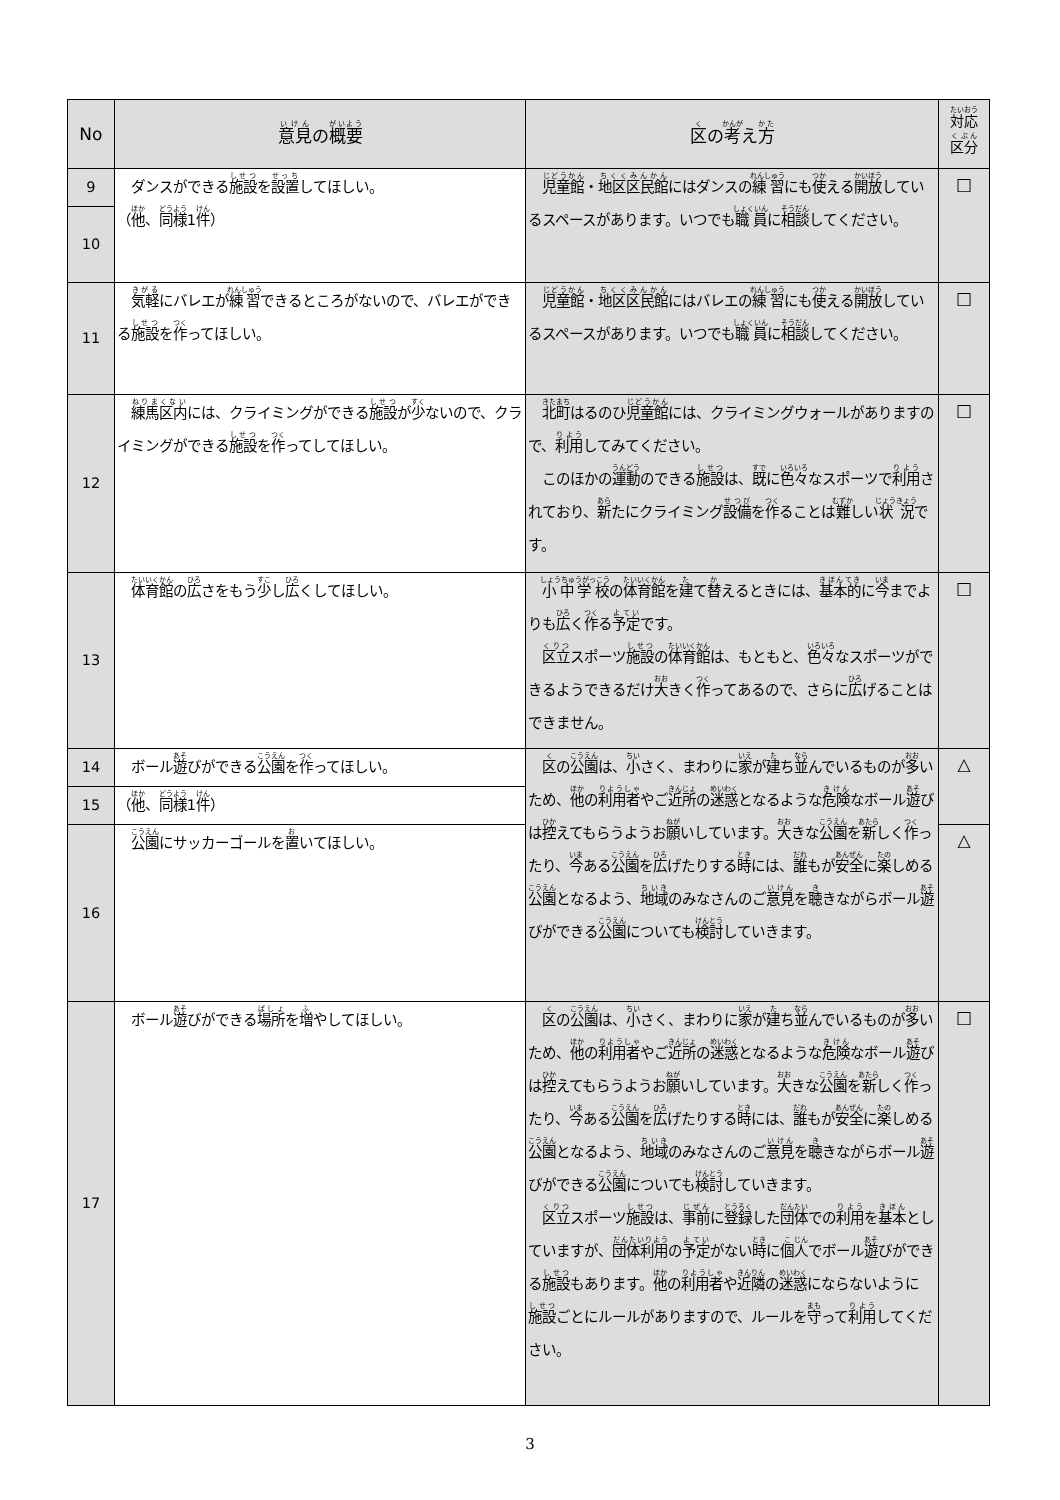| No | 意見 の 概要 | 区 の 考 え 方 | 対応 区分 |
| --- | --- | --- | --- |
| 9 | ダンスができる 施設 を 設置 してほしい。 （ 他 、 同様 1 件 ） | 児童館 ・ 地区区民館 にはダンスの 練習 にも 使 える 開 放 しているスペースがあります。いつでも 職員 に 相談 してください。 | □ |
| 10 | | | |
| 11 | 気軽 にバレエが 練習 できるところがないので、バレエができる 施設 を 作 ってほしい。 | 児童館 ・ 地区区民館 にはバレエの 練習 にも 使 える 開 放 しているスペースがあります。いつでも 職員 に 相談 してください。 | □ |
| 12 | 練馬区内 には、クライミングができる 施設 が 少 ないので、クライミングができる 施設 を 作 ってしてほしい。 | 北町 はるのひ 児童館 には、クライミングウォールがありますので、 利用 してみてください。 このほかの 運動 のできる 施設 は、 既 に 色々 なスポーツで 利用 されており、 新 たにクライミング 設備 を 作 ることは 難 しい 状況 です。 | □ |
| 13 | 体育館 の 広 さをもう 少 し 広 くしてほしい。 | 小中学校 の 体育館 を 建 て 替 えるときには、 基本的 に 今 までよりも 広 く 作 る 予定 です。 区立 スポーツ 施設 の 体育館 は、もともと、 色々 なスポーツができるようできるだけ 大 きく 作 ってあるので、さらに 広 げることはできません。 | □ |
| 14 | ボール 遊 びができる 公園 を 作 ってほしい。 | 区 の 公園 は、 小 さく、まわりに 家 が 建 ち 並 んでいるものが 多 いため、 他 の 利用者 やご 近所 の 迷惑 となるような 危険 なボール 遊 びは 控 えてもらうようお 願 いしています。 大 きな 公園 を 新 しく 作 ったり、 今 ある 公園 を 広 げたりする 時 には、 誰 もが 安全 に 楽 しめる 公園 となるよう、 地域 のみなさんのご 意見 を 聴 きながらボール 遊 びができる 公園 についても 検討 していきます。 | △ |
| 15 | （ 他 、 同様 1 件 ） | | |
| 16 | 公園 にサッカーゴールを 置 いてほしい。 | | △ |
| 17 | ボール 遊 びができる 場所 を 増 やしてほしい。 | 区 の 公園 は、 小 さく、まわりに 家 が 建 ち 並 んでいるものが 多 いため、 他 の 利用者 やご 近所 の 迷惑 となるような 危険 なボール 遊 びは 控 えてもらうようお 願 いしています。 大 きな 公園 を 新 しく 作 ったり、 今 ある 公園 を 広 げたりする 時 には、 誰 もが 安全 に 楽 しめる 公園 となるよう、 地域 のみなさんのご 意見 を 聴 きながらボール 遊 びができる 公園 についても 検討 していきます。 区立 スポーツ 施設 は、 事前 に 登録 した 団体 での 利用 を 基本 としていますが、 団体利用 の 予定 がない 時 に 個 人 でボール 遊 びができる 施設 もあります。 他 の 利用者 や 近隣 の 迷惑 にならないように 施設 ごとにルールがありますので、ルールを 守 って 利用 してください。 | □ |
3